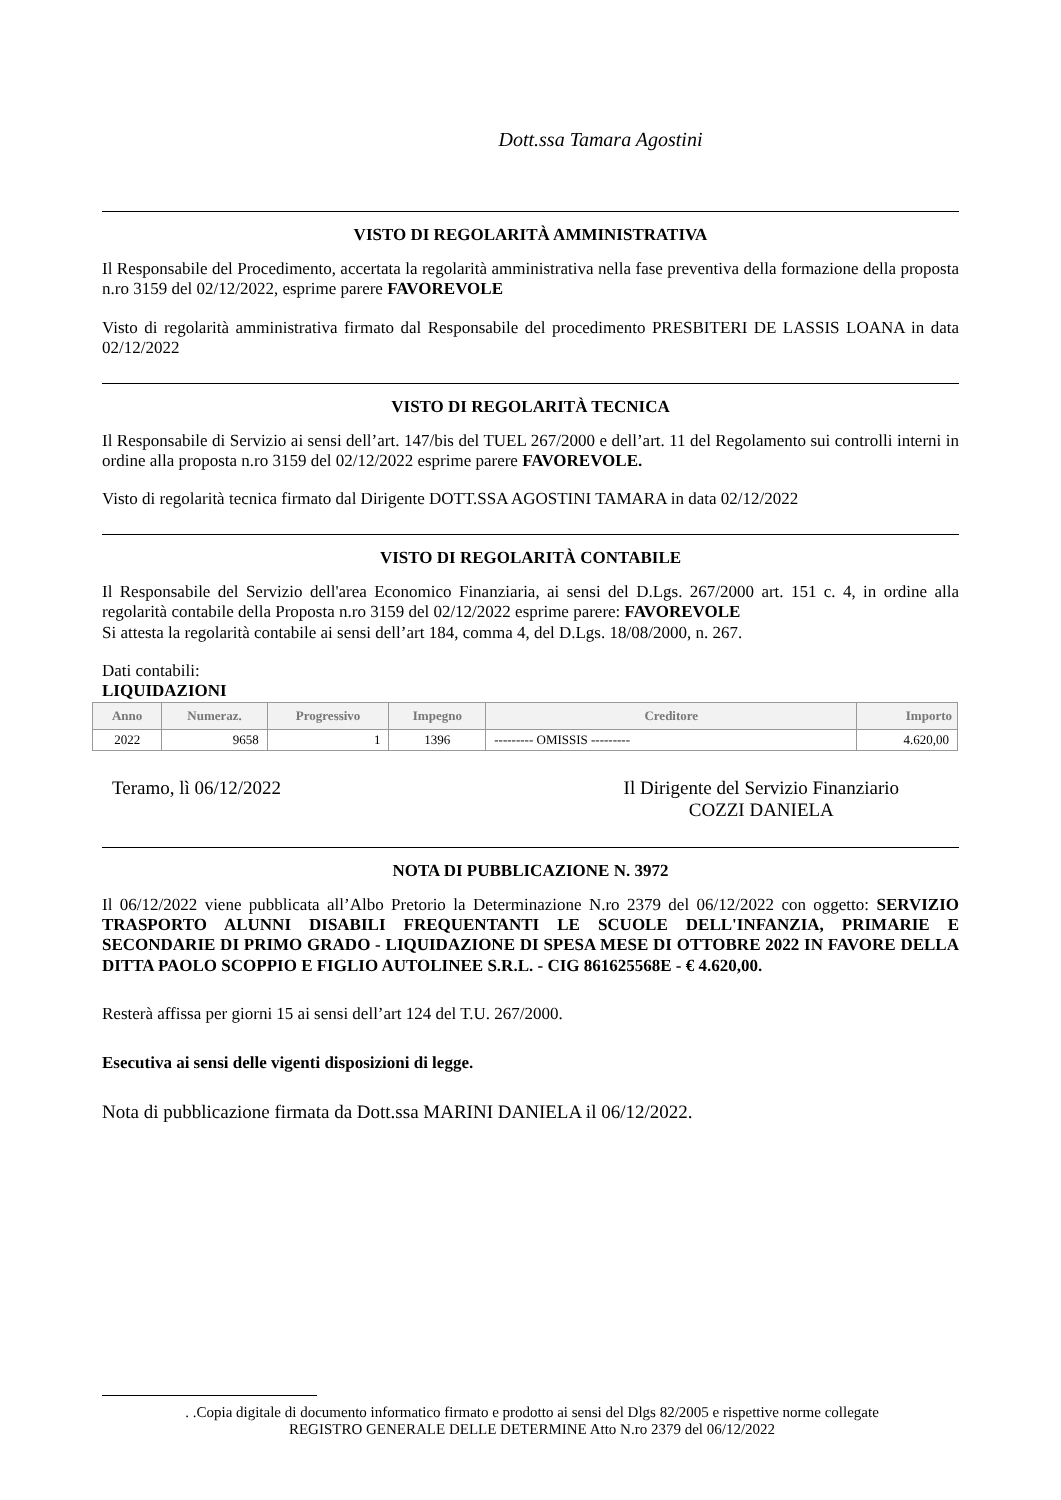Dott.ssa Tamara Agostini
VISTO DI REGOLARITÀ AMMINISTRATIVA
Il Responsabile del Procedimento, accertata la regolarità amministrativa nella fase preventiva della formazione della proposta n.ro 3159 del 02/12/2022, esprime parere FAVOREVOLE
Visto di regolarità amministrativa firmato dal Responsabile del procedimento PRESBITERI DE LASSIS LOANA in data 02/12/2022
VISTO DI REGOLARITÀ TECNICA
Il Responsabile di Servizio ai sensi dell’art. 147/bis del TUEL 267/2000 e dell’art. 11 del Regolamento sui controlli interni in ordine alla proposta n.ro 3159 del 02/12/2022 esprime parere FAVOREVOLE.
Visto di regolarità tecnica firmato dal Dirigente DOTT.SSA AGOSTINI TAMARA in data 02/12/2022
VISTO DI REGOLARITÀ CONTABILE
Il Responsabile del Servizio dell'area Economico Finanziaria, ai sensi del D.Lgs. 267/2000 art. 151 c. 4, in ordine alla regolarità contabile della Proposta n.ro 3159 del 02/12/2022 esprime parere: FAVOREVOLE
Si attesta la regolarità contabile ai sensi dell’art 184, comma 4, del D.Lgs. 18/08/2000, n. 267.
Dati contabili:
LIQUIDAZIONI
| Anno | Numeraz. | Progressivo | Impegno | Creditore | Importo |
| --- | --- | --- | --- | --- | --- |
| 2022 | 9658 | 1 | 1396 | --------- OMISSIS --------- | 4.620,00 |
Teramo, lì 06/12/2022 Il Dirigente del Servizio Finanziario
COZZI DANIELA
NOTA DI PUBBLICAZIONE N. 3972
Il 06/12/2022 viene pubblicata all’Albo Pretorio la Determinazione N.ro 2379 del 06/12/2022 con oggetto: SERVIZIO TRASPORTO ALUNNI DISABILI FREQUENTANTI LE SCUOLE DELL'INFANZIA, PRIMARIE E SECONDARIE DI PRIMO GRADO - LIQUIDAZIONE DI SPESA MESE DI OTTOBRE 2022 IN FAVORE DELLA DITTA PAOLO SCOPPIO E FIGLIO AUTOLINEE S.R.L. - CIG 861625568E - € 4.620,00.
Resterà affissa per giorni 15 ai sensi dell’art 124 del T.U. 267/2000.
Esecutiva ai sensi delle vigenti disposizioni di legge.
Nota di pubblicazione firmata da Dott.ssa MARINI DANIELA il 06/12/2022.
. .Copia digitale di documento informatico firmato e prodotto ai sensi del Dlgs 82/2005 e rispettive norme collegate
REGISTRO GENERALE DELLE DETERMINE Atto N.ro 2379 del 06/12/2022